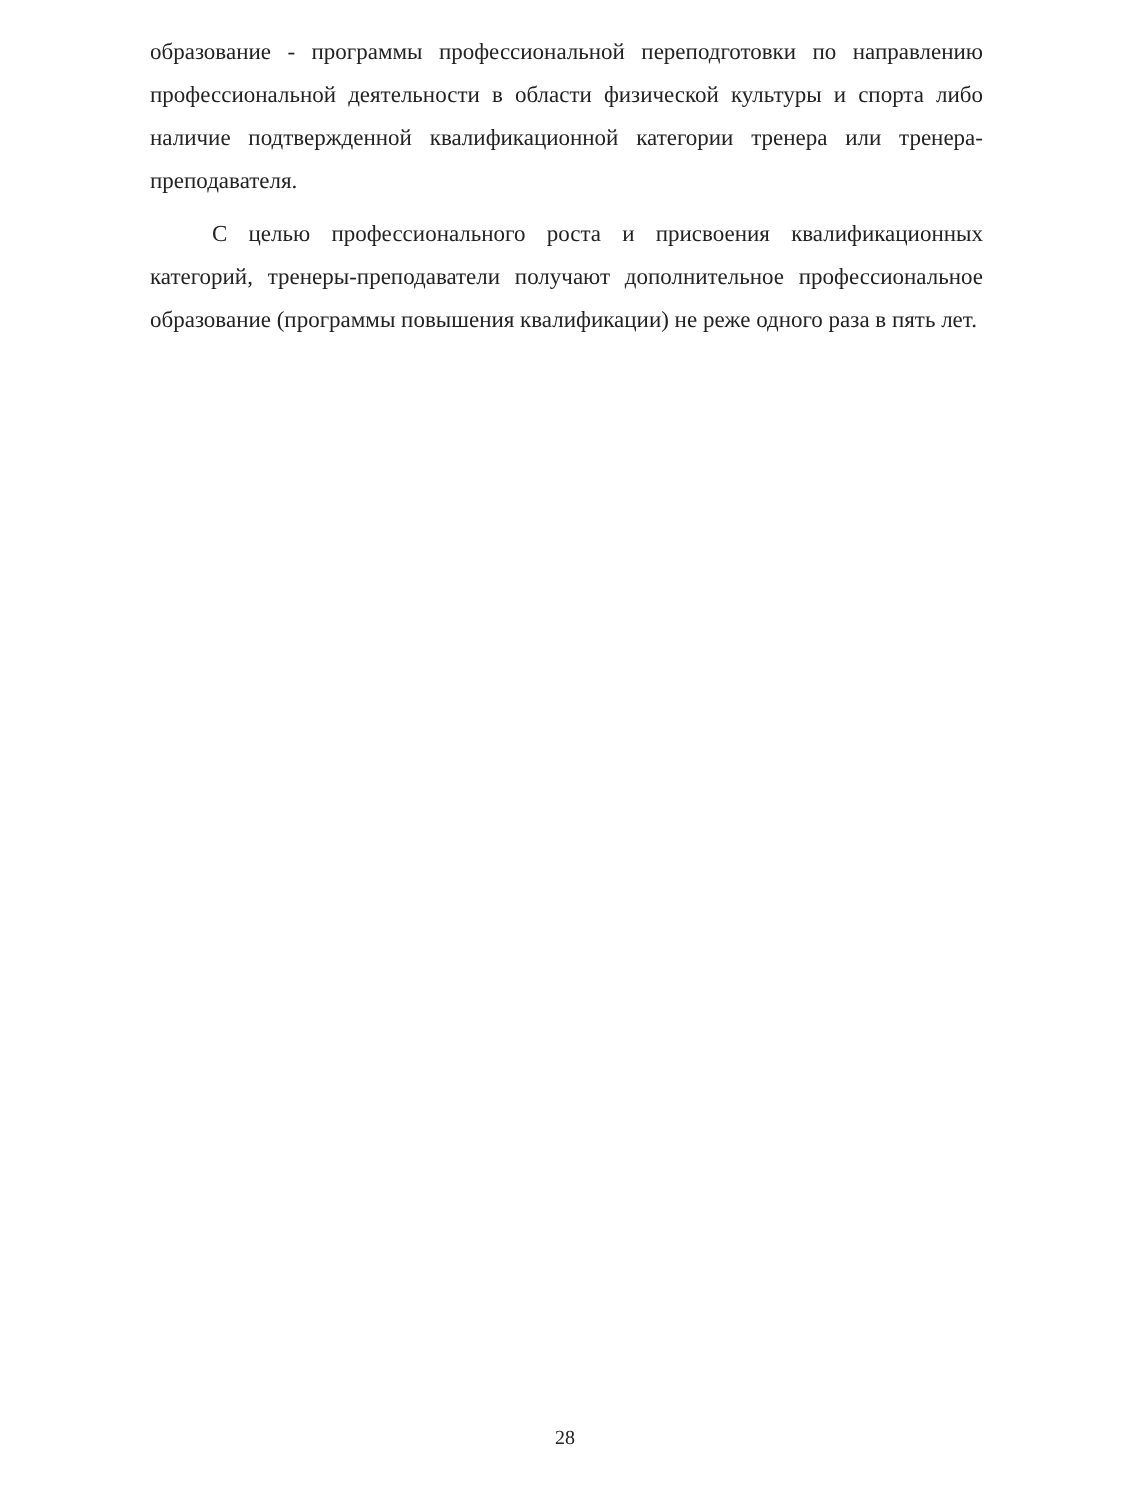образование - программы профессиональной переподготовки по направлению профессиональной деятельности в области физической культуры и спорта либо наличие подтвержденной квалификационной категории тренера или тренера-преподавателя.
С целью профессионального роста и присвоения квалификационных категорий, тренеры-преподаватели получают дополнительное профессиональное образование (программы повышения квалификации) не реже одного раза в пять лет.
28